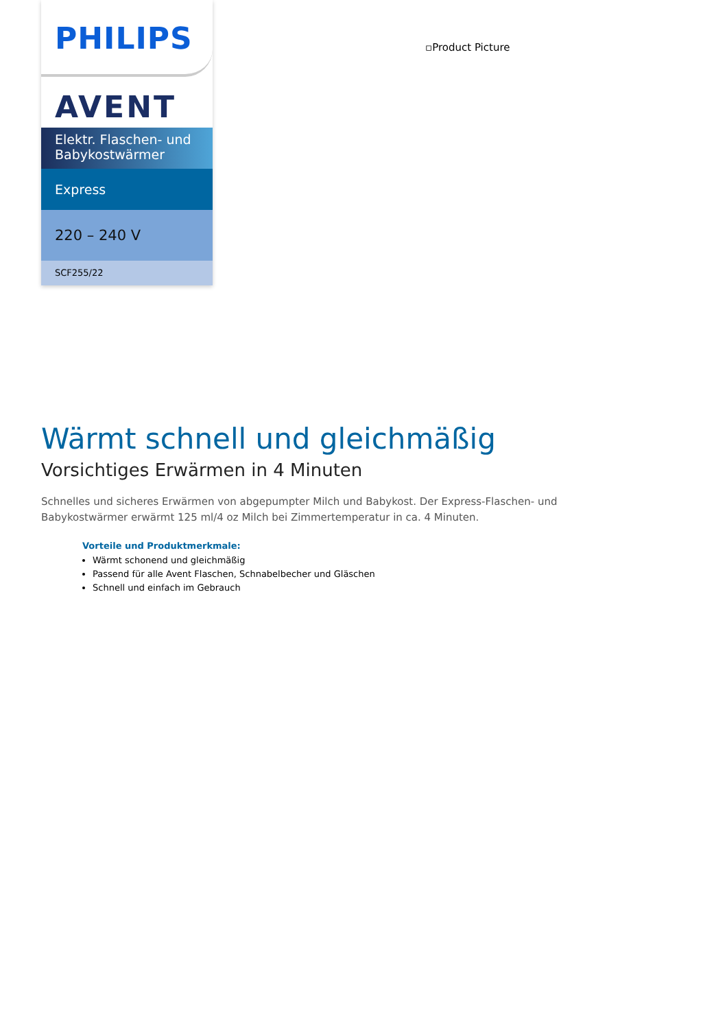PHILIPS
AVENT
Elektr. Flaschen- und Babykostwärmer
Express
220 – 240 V
SCF255/22
▫Product Picture
Wärmt schnell und gleichmäßig
Vorsichtiges Erwärmen in 4 Minuten
Schnelles und sicheres Erwärmen von abgepumpter Milch und Babykost. Der Express-Flaschen- und Babykostwärmer erwärmt 125 ml/4 oz Milch bei Zimmertemperatur in ca. 4 Minuten.
Vorteile und Produktmerkmale:
Wärmt schonend und gleichmäßig
Passend für alle Avent Flaschen, Schnabelbecher und Gläschen
Schnell und einfach im Gebrauch